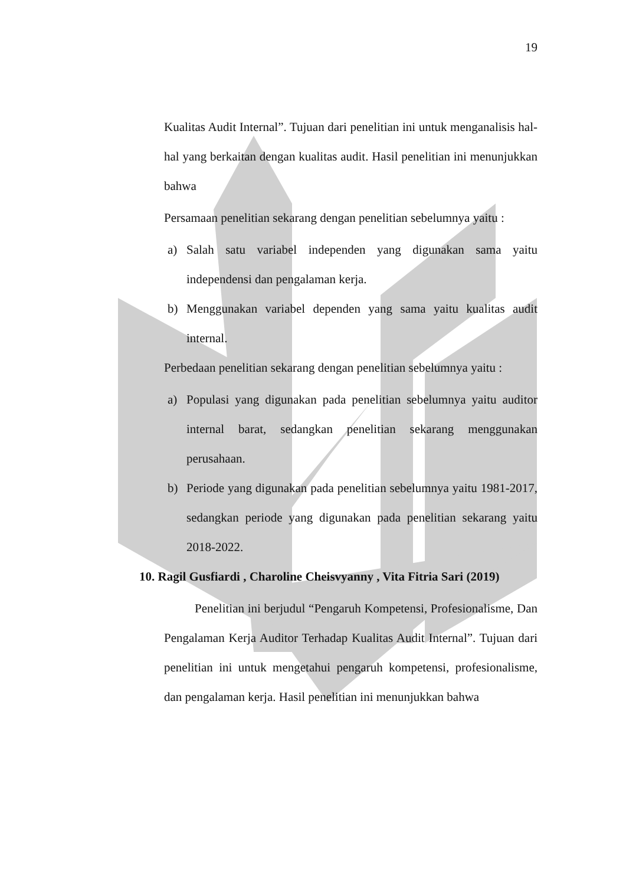19
Kualitas Audit Internal”. Tujuan dari penelitian ini untuk menganalisis hal-hal yang berkaitan dengan kualitas audit. Hasil penelitian ini menunjukkan bahwa
Persamaan penelitian sekarang dengan penelitian sebelumnya yaitu :
a) Salah satu variabel independen yang digunakan sama yaitu independensi dan pengalaman kerja.
b) Menggunakan variabel dependen yang sama yaitu kualitas audit internal.
Perbedaan penelitian sekarang dengan penelitian sebelumnya yaitu :
a) Populasi yang digunakan pada penelitian sebelumnya yaitu auditor internal barat, sedangkan penelitian sekarang menggunakan perusahaan.
b) Periode yang digunakan pada penelitian sebelumnya yaitu 1981-2017, sedangkan periode yang digunakan pada penelitian sekarang yaitu 2018-2022.
10. Ragil Gusfiardi , Charoline Cheisvyanny , Vita Fitria Sari (2019)
Penelitian ini berjudul “Pengaruh Kompetensi, Profesionalisme, Dan Pengalaman Kerja Auditor Terhadap Kualitas Audit Internal”. Tujuan dari penelitian ini untuk mengetahui pengaruh kompetensi, profesionalisme, dan pengalaman kerja. Hasil penelitian ini menunjukkan bahwa